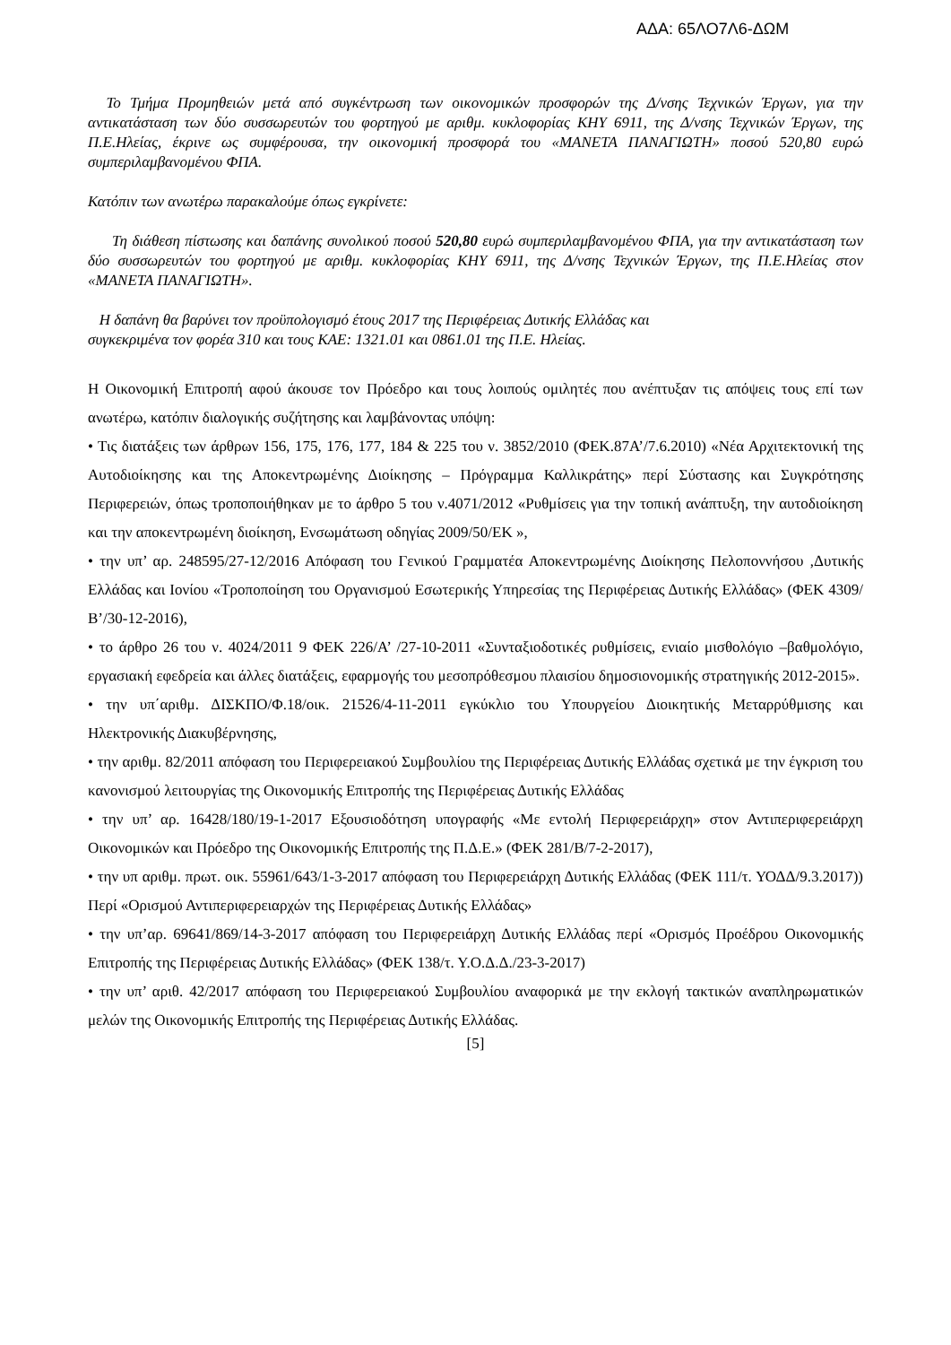ΑΔΑ: 65ΛΟ7Λ6-ΔΩΜ
Το Τμήμα Προμηθειών μετά από συγκέντρωση των οικονομικών προσφορών της Δ/νσης Τεχνικών Έργων, για την αντικατάσταση των δύο συσσωρευτών του φορτηγού με αριθμ. κυκλοφορίας ΚΗΥ 6911, της Δ/νσης Τεχνικών Έργων, της Π.Ε.Ηλείας, έκρινε ως συμφέρουσα, την οικονομική προσφορά του «ΜΑΝΕΤΑ ΠΑΝΑΓΙΩΤΗ» ποσού 520,80 ευρώ συμπεριλαμβανομένου ΦΠΑ.
Κατόπιν των ανωτέρω παρακαλούμε όπως εγκρίνετε:
Τη διάθεση πίστωσης και δαπάνης συνολικού ποσού 520,80 ευρώ συμπεριλαμβανομένου ΦΠΑ, για την αντικατάσταση των δύο συσσωρευτών του φορτηγού με αριθμ. κυκλοφορίας ΚΗΥ 6911, της Δ/νσης Τεχνικών Έργων, της Π.Ε.Ηλείας στον «ΜΑΝΕΤΑ ΠΑΝΑΓΙΩΤΗ».
Η δαπάνη θα βαρύνει τον προϋπολογισμό έτους 2017 της Περιφέρειας Δυτικής Ελλάδας και
συγκεκριμένα τον φορέα 310 και τους ΚΑΕ: 1321.01 και 0861.01 της Π.Ε. Ηλείας.
Η Οικονομική Επιτροπή αφού άκουσε τον Πρόεδρο και τους λοιπούς ομιλητές που ανέπτυξαν τις απόψεις τους επί των ανωτέρω, κατόπιν διαλογικής συζήτησης και λαμβάνοντας υπόψη:
• Τις διατάξεις των άρθρων 156, 175, 176, 177, 184 & 225 του ν. 3852/2010 (ΦΕΚ.87Α’/7.6.2010) «Νέα Αρχιτεκτονική της Αυτοδιοίκησης και της Αποκεντρωμένης Διοίκησης – Πρόγραμμα Καλλικράτης» περί Σύστασης και Συγκρότησης Περιφερειών, όπως τροποποιήθηκαν με το άρθρο 5 του ν.4071/2012 «Ρυθμίσεις για την τοπική ανάπτυξη, την αυτοδιοίκηση και την αποκεντρωμένη διοίκηση, Ενσωμάτωση οδηγίας 2009/50/ΕΚ »,
• την υπ’ αρ. 248595/27-12/2016 Απόφαση του Γενικού Γραμματέα Αποκεντρωμένης Διοίκησης Πελοποννήσου ,Δυτικής Ελλάδας και Ιονίου «Τροποποίηση του Οργανισμού Εσωτερικής Υπηρεσίας της Περιφέρειας Δυτικής Ελλάδας» (ΦΕΚ 4309/Β’/30-12-2016),
• το άρθρο 26 του ν. 4024/2011 9 ΦΕΚ 226/Α’ /27-10-2011 «Συνταξιοδοτικές ρυθμίσεις, ενιαίο μισθολόγιο –βαθμολόγιο, εργασιακή εφεδρεία και άλλες διατάξεις, εφαρμογής του μεσοπρόθεσμου πλαισίου δημοσιονομικής στρατηγικής 2012-2015».
• την υπ΄αριθμ. ΔΙΣΚΠΟ/Φ.18/οικ. 21526/4-11-2011 εγκύκλιο του Υπουργείου Διοικητικής Μεταρρύθμισης και Ηλεκτρονικής Διακυβέρνησης,
• την αριθμ. 82/2011 απόφαση του Περιφερειακού Συμβουλίου της Περιφέρειας Δυτικής Ελλάδας σχετικά με την έγκριση του κανονισμού λειτουργίας της Οικονομικής Επιτροπής της Περιφέρειας Δυτικής Ελλάδας
• την υπ’ αρ. 16428/180/19-1-2017 Εξουσιοδότηση υπογραφής «Με εντολή Περιφερειάρχη» στον Αντιπεριφερειάρχη Οικονομικών και Πρόεδρο της Οικονομικής Επιτροπής της Π.Δ.Ε.» (ΦΕΚ 281/Β/7-2-2017),
• την υπ αριθμ. πρωτ. οικ. 55961/643/1-3-2017 απόφαση του Περιφερειάρχη Δυτικής Ελλάδας (ΦΕΚ 111/τ. ΥΟΔΔ/9.3.2017)) Περί «Ορισμού Αντιπεριφερειαρχών της Περιφέρειας Δυτικής Ελλάδας»
• την υπ’αρ. 69641/869/14-3-2017 απόφαση του Περιφερειάρχη Δυτικής Ελλάδας περί «Ορισμός Προέδρου Οικονομικής Επιτροπής της Περιφέρειας Δυτικής Ελλάδας» (ΦΕΚ 138/τ. Υ.Ο.Δ.Δ./23-3-2017)
• την υπ’ αριθ. 42/2017 απόφαση του Περιφερειακού Συμβουλίου αναφορικά με την εκλογή τακτικών αναπληρωματικών μελών της Οικονομικής Επιτροπής της Περιφέρειας Δυτικής Ελλάδας.
[5]